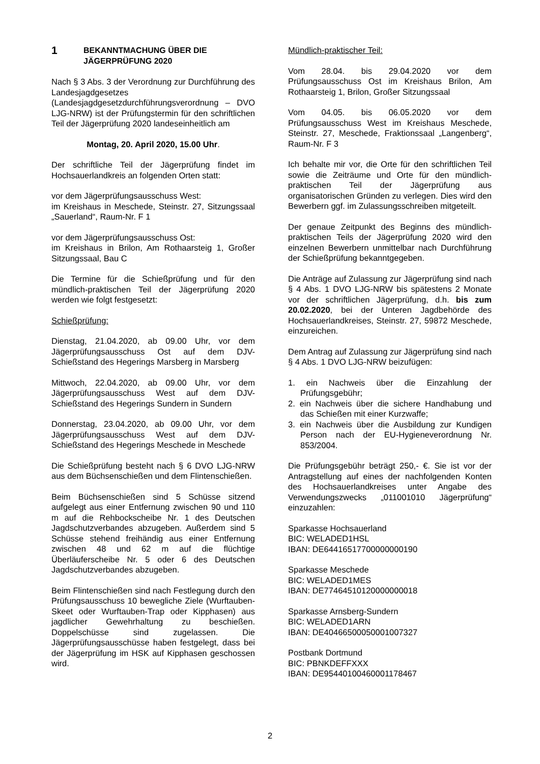1 BEKANNTMACHUNG ÜBER DIE
JÄGERPRÜFUNG 2020
Nach § 3 Abs. 3 der Verordnung zur Durchführung des Landesjagdgesetzes (Landesjagdgesetzdurchführungsverordnung – DVO LJG-NRW) ist der Prüfungstermin für den schriftlichen Teil der Jägerprüfung 2020 landeseinheitlich am
Montag, 20. April 2020, 15.00 Uhr.
Der schriftliche Teil der Jägerprüfung findet im Hochsauerlandkreis an folgenden Orten statt:
vor dem Jägerprüfungsausschuss West:
im Kreishaus in Meschede, Steinstr. 27, Sitzungssaal „Sauerland“, Raum-Nr. F 1
vor dem Jägerprüfungsausschuss Ost:
im Kreishaus in Brilon, Am Rothaarsteig 1, Großer Sitzungssaal, Bau C
Die Termine für die Schießprüfung und für den mündlich-praktischen Teil der Jägerprüfung 2020 werden wie folgt festgesetzt:
Schießprüfung:
Dienstag, 21.04.2020, ab 09.00 Uhr, vor dem Jägerprüfungsausschuss Ost auf dem DJV-Schießstand des Hegerings Marsberg in Marsberg
Mittwoch, 22.04.2020, ab 09.00 Uhr, vor dem Jägerprüfungsausschuss West auf dem DJV-Schießstand des Hegerings Sundern in Sundern
Donnerstag, 23.04.2020, ab 09.00 Uhr, vor dem Jägerprüfungsausschuss West auf dem DJV-Schießstand des Hegerings Meschede in Meschede
Die Schießprüfung besteht nach § 6 DVO LJG-NRW aus dem Büchsenschießen und dem Flintenschießen.
Beim Büchsenschießen sind 5 Schüsse sitzend aufgelegt aus einer Entfernung zwischen 90 und 110 m auf die Rehbockscheibe Nr. 1 des Deutschen Jagdschutzverbandes abzugeben. Außerdem sind 5 Schüsse stehend freihändig aus einer Entfernung zwischen 48 und 62 m auf die flüchtige Überläuferscheibe Nr. 5 oder 6 des Deutschen Jagdschutzverbandes abzugeben.
Beim Flintenschießen sind nach Festlegung durch den Prüfungsausschuss 10 bewegliche Ziele (Wurftauben-Skeet oder Wurftauben-Trap oder Kipphasen) aus jagdlicher Gewehrhaltung zu beschießen. Doppelschüsse sind zugelassen. Die Jägerprüfungsausschüsse haben festgelegt, dass bei der Jägerprüfung im HSK auf Kipphasen geschossen wird.
Mündlich-praktischer Teil:
Vom 28.04. bis 29.04.2020 vor dem Prüfungsausschuss Ost im Kreishaus Brilon, Am Rothaarsteig 1, Brilon, Großer Sitzungssaal
Vom 04.05. bis 06.05.2020 vor dem Prüfungsausschuss West im Kreishaus Meschede, Steinstr. 27, Meschede, Fraktionssaal „Langenberg“, Raum-Nr. F 3
Ich behalte mir vor, die Orte für den schriftlichen Teil sowie die Zeiträume und Orte für den mündlich-praktischen Teil der Jägerprüfung aus organisatorischen Gründen zu verlegen. Dies wird den Bewerbern ggf. im Zulassungsschreiben mitgeteilt.
Der genaue Zeitpunkt des Beginns des mündlich-praktischen Teils der Jägerprüfung 2020 wird den einzelnen Bewerbern unmittelbar nach Durchführung der Schießprüfung bekanntgegeben.
Die Anträge auf Zulassung zur Jägerprüfung sind nach § 4 Abs. 1 DVO LJG-NRW bis spätestens 2 Monate vor der schriftlichen Jägerprüfung, d.h. bis zum 20.02.2020, bei der Unteren Jagdbehörde des Hochsauerlandkreises, Steinstr. 27, 59872 Meschede, einzureichen.
Dem Antrag auf Zulassung zur Jägerprüfung sind nach § 4 Abs. 1 DVO LJG-NRW beizufügen:
1. ein Nachweis über die Einzahlung der Prüfungsgebühr;
2. ein Nachweis über die sichere Handhabung und das Schießen mit einer Kurzwaffe;
3. ein Nachweis über die Ausbildung zur Kundigen Person nach der EU-Hygieneverordnung Nr. 853/2004.
Die Prüfungsgebühr beträgt 250,- €. Sie ist vor der Antragstellung auf eines der nachfolgenden Konten des Hochsauerlandkreises unter Angabe des Verwendungszwecks „011001010 Jägerprüfung“ einzuzahlen:
Sparkasse Hochsauerland
BIC: WELADED1HSL
IBAN: DE64416517700000000190
Sparkasse Meschede
BIC: WELADED1MES
IBAN: DE77464510120000000018
Sparkasse Arnsberg-Sundern
BIC: WELADED1ARN
IBAN: DE40466500050001007327
Postbank Dortmund
BIC: PBNKDEFFXXX
IBAN: DE95440100460001178467
2